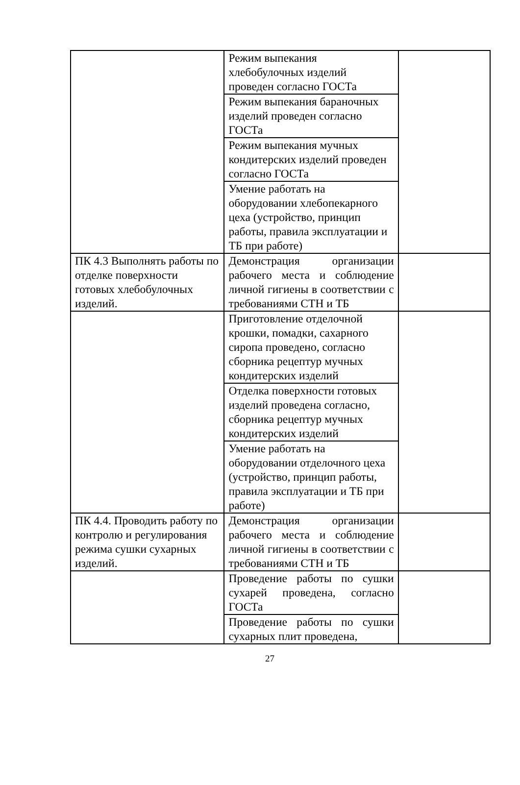| | Режим выпекания хлебобулочных изделий проведен согласно ГОСТа | |
| | Режим выпекания бараночных изделий проведен согласно ГОСТа | |
| | Режим выпекания мучных кондитерских изделий проведен согласно ГОСТа | |
| | Умение работать на оборудовании хлебопекарного цеха (устройство, принцип работы, правила эксплуатации и ТБ при работе) | |
| ПК 4.3 Выполнять работы по отделке поверхности готовых хлебобулочных изделий. | Демонстрация организации рабочего места и соблюдение личной гигиены в соответствии с требованиями СТН и ТБ | |
| | Приготовление отделочной крошки, помадки, сахарного сиропа проведено, согласно сборника рецептур мучных кондитерских изделий | |
| | Отделка поверхности готовых изделий проведена согласно, сборника рецептур мучных кондитерских изделий | |
| | Умение работать на оборудовании отделочного цеха (устройство, принцип работы, правила эксплуатации и ТБ при работе) | |
| ПК 4.4. Проводить работу по контролю и регулирования режима сушки сухарных изделий. | Демонстрация организации рабочего места и соблюдение личной гигиены в соответствии с требованиями СТН и ТБ | |
| | Проведение работы по сушки сухарей проведена, согласно ГОСТа | |
| | Проведение работы по сушки сухарных плит проведена, | |
27